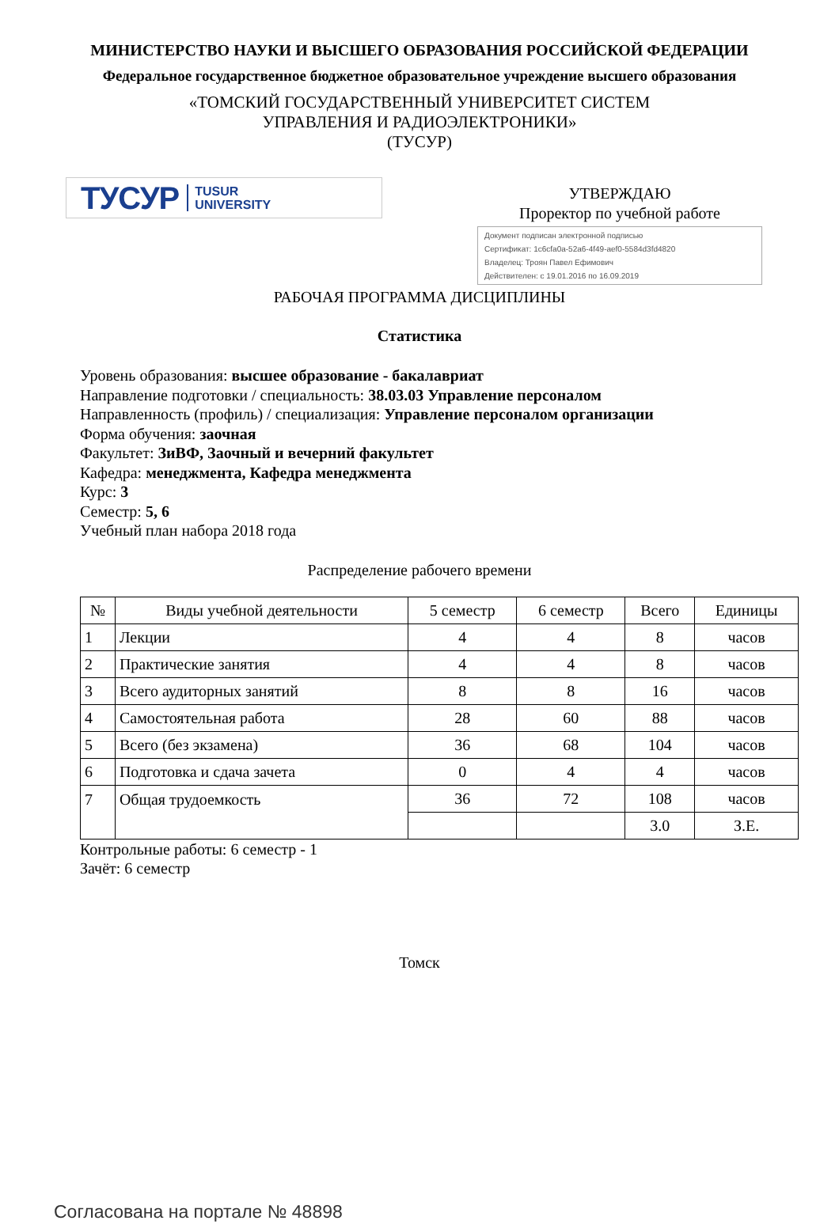МИНИСТЕРСТВО НАУКИ И ВЫСШЕГО ОБРАЗОВАНИЯ РОССИЙСКОЙ ФЕДЕРАЦИИ
Федеральное государственное бюджетное образовательное учреждение высшего образования
«ТОМСКИЙ ГОСУДАРСТВЕННЫЙ УНИВЕРСИТЕТ СИСТЕМ
УПРАВЛЕНИЯ И РАДИОЭЛЕКТРОНИКИ»
(ТУСУР)
ТУСУР TUSUR
UNIVERSITY
УТВЕРЖДАЮ
Проректор по учебной работе
Документ подписан электронной подписью
Сертификат: 1c6cfa0a-52a6-4f49-aef0-5584d3fd4820
Владелец: Троян Павел Ефимович
Действителен: с 19.01.2016 по 16.09.2019
РАБОЧАЯ ПРОГРАММА ДИСЦИПЛИНЫ
Статистика
Уровень образования: высшее образование - бакалавриат
Направление подготовки / специальность: 38.03.03 Управление персоналом
Направленность (профиль) / специализация: Управление персоналом организации
Форма обучения: заочная
Факультет: ЗиВФ, Заочный и вечерний факультет
Кафедра: менеджмента, Кафедра менеджмента
Курс: 3
Семестр: 5, 6
Учебный план набора 2018 года
Распределение рабочего времени
| № | Виды учебной деятельности | 5 семестр | 6 семестр | Всего | Единицы |
| --- | --- | --- | --- | --- | --- |
| 1 | Лекции | 4 | 4 | 8 | часов |
| 2 | Практические занятия | 4 | 4 | 8 | часов |
| 3 | Всего аудиторных занятий | 8 | 8 | 16 | часов |
| 4 | Самостоятельная работа | 28 | 60 | 88 | часов |
| 5 | Всего (без экзамена) | 36 | 68 | 104 | часов |
| 6 | Подготовка и сдача зачета | 0 | 4 | 4 | часов |
| 7 | Общая трудоемкость | 36 | 72 | 108 | часов |
| | | | | 3.0 | З.Е. |
Контрольные работы: 6 семестр - 1
Зачёт: 6 семестр
Томск
Согласована на портале № 48898